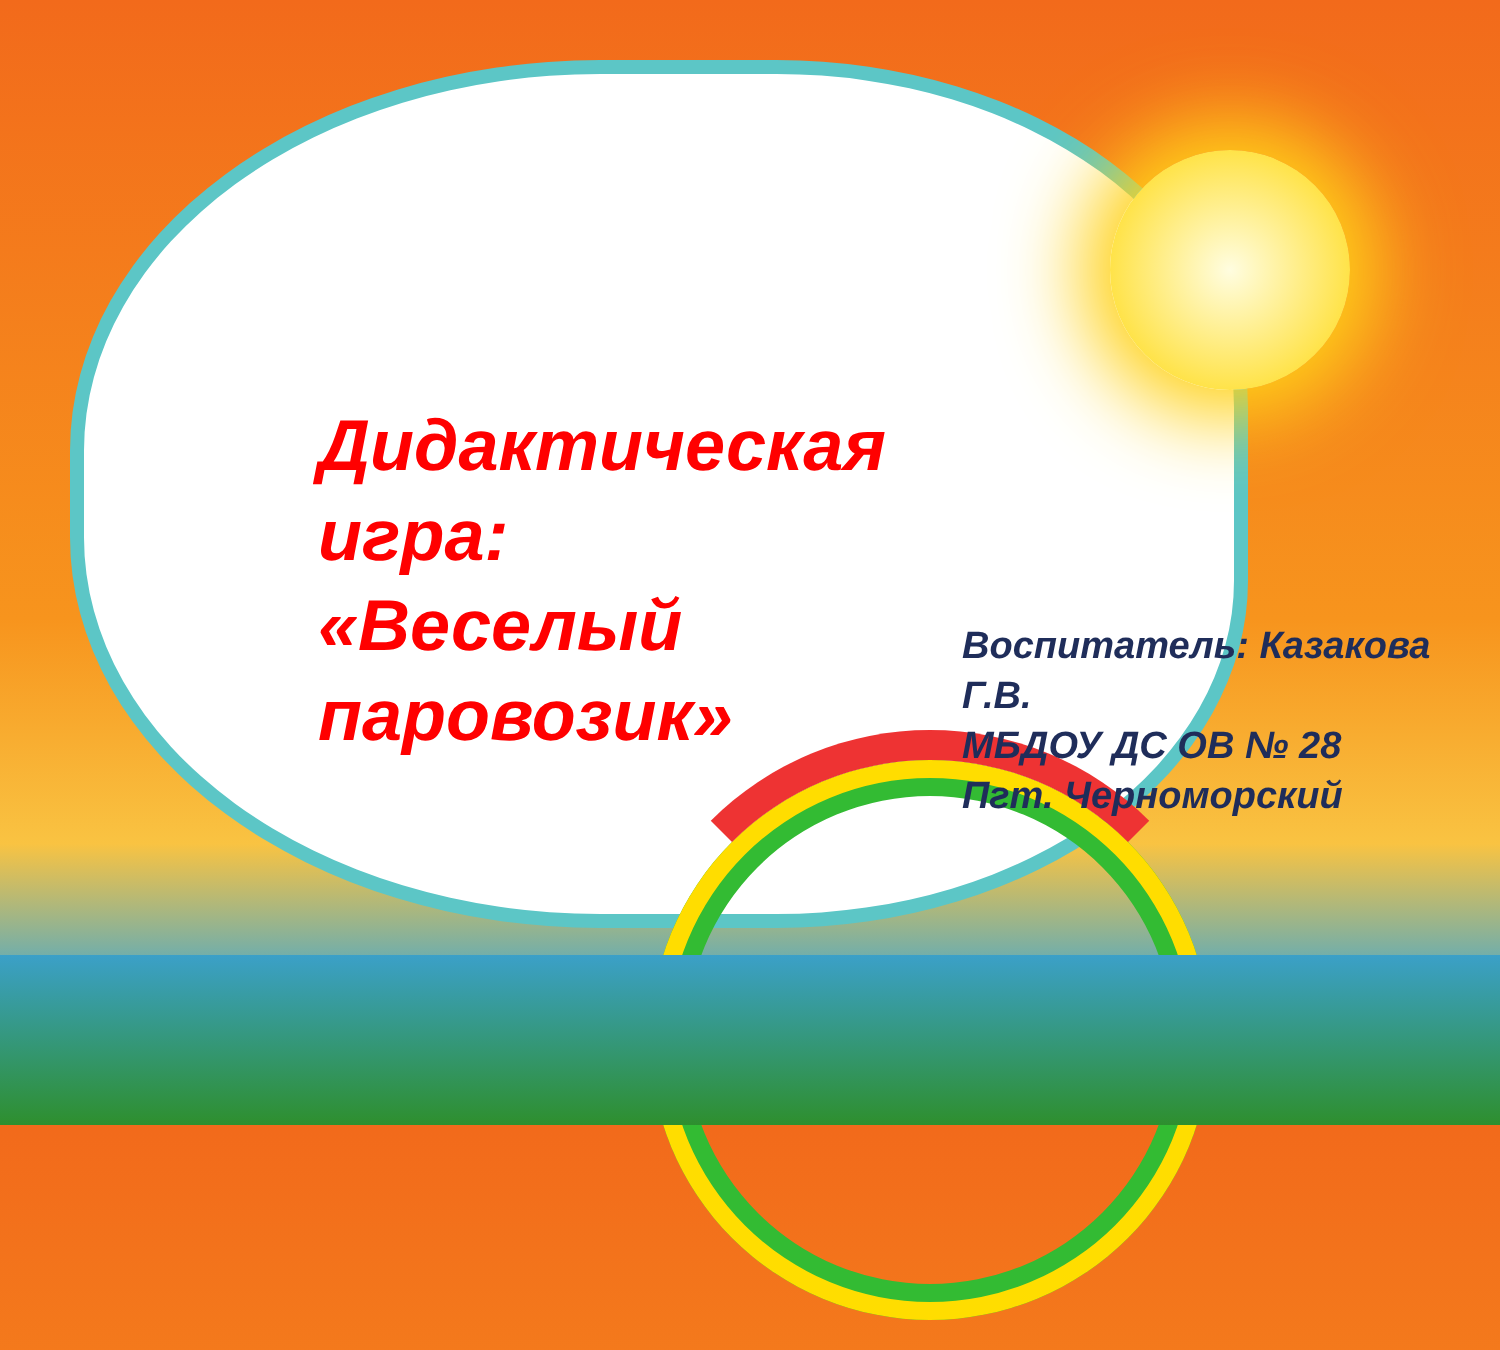Дидактическая
игра:
«Веселый
паровозик»
Воспитатель: Казакова
Г.В.
МБДОУ ДС ОВ № 28
Пгт. Черноморский